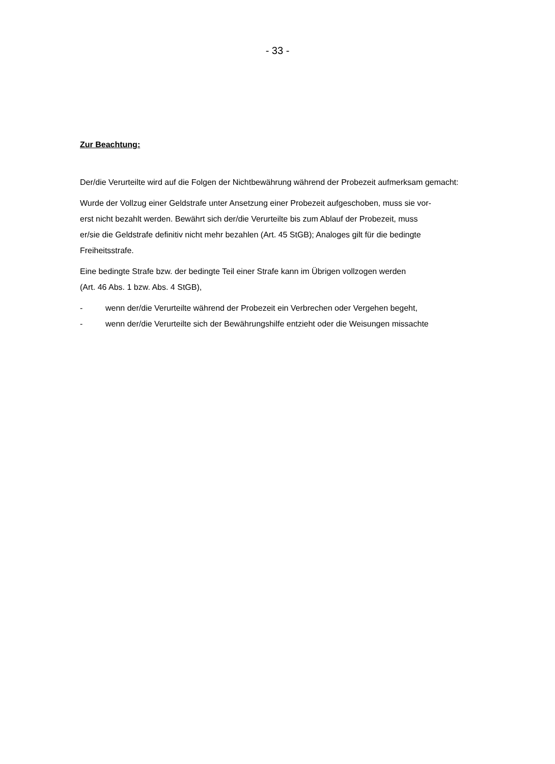- 33 -
Zur Beachtung:
Der/die Verurteilte wird auf die Folgen der Nichtbewährung während der Probezeit aufmerksam gemacht:
Wurde der Vollzug einer Geldstrafe unter Ansetzung einer Probezeit aufgeschoben, muss sie vor-
erst nicht bezahlt werden. Bewährt sich der/die Verurteilte bis zum Ablauf der Probezeit, muss
er/sie die Geldstrafe definitiv nicht mehr bezahlen (Art. 45 StGB); Analoges gilt für die bedingte
Freiheitsstrafe.
Eine bedingte Strafe bzw. der bedingte Teil einer Strafe kann im Übrigen vollzogen werden
(Art. 46 Abs. 1 bzw. Abs. 4 StGB),
- wenn der/die Verurteilte während der Probezeit ein Verbrechen oder Vergehen begeht,
- wenn der/die Verurteilte sich der Bewährungshilfe entzieht oder die Weisungen missachte